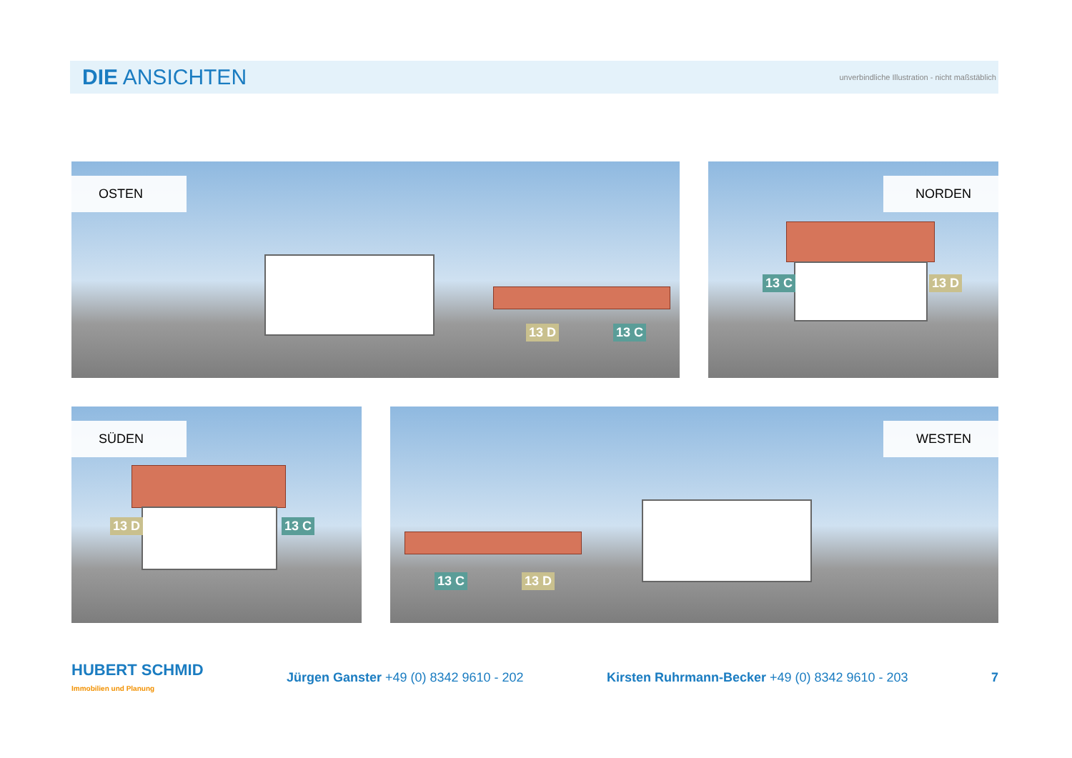DIE ANSICHTEN
unverbindliche Illustration - nicht maßstäblich
OSTEN
13 D 13 C
NORDEN
13 C 13 D
SÜDEN
13 D 13 C
WESTEN
13 C 13 D
HUBERT SCHMID
Immobilien und Planung
Jürgen Ganster +49 (0) 8342 9610 - 202
Kirsten Ruhrmann-Becker +49 (0) 8342 9610 - 203
7